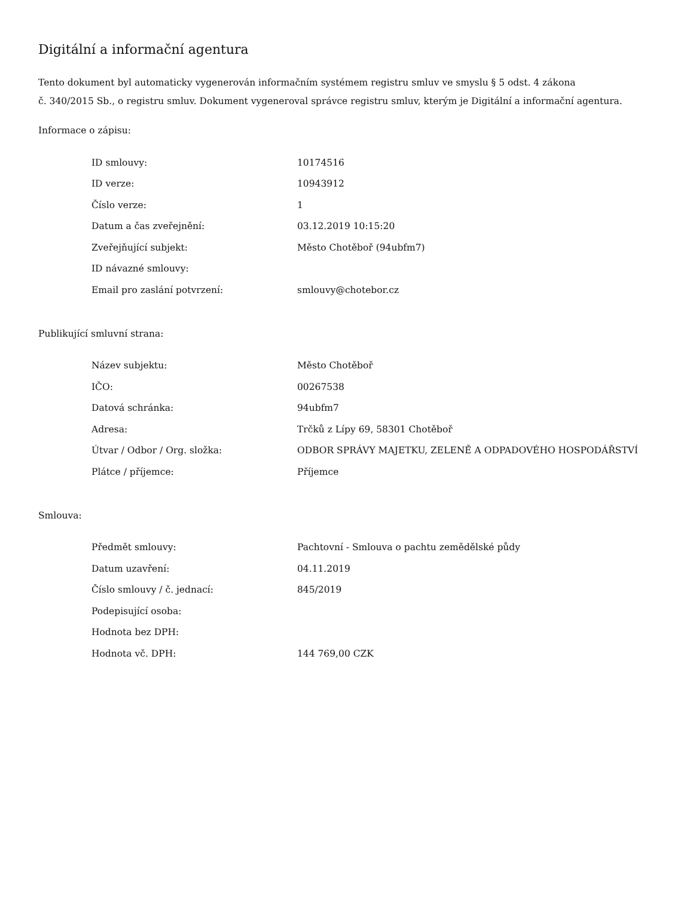Digitální a informační agentura
Tento dokument byl automaticky vygenerován informačním systémem registru smluv ve smyslu § 5 odst. 4 zákona
č. 340/2015 Sb., o registru smluv. Dokument vygeneroval správce registru smluv, kterým je Digitální a informační agentura.
Informace o zápisu:
| ID smlouvy: | 10174516 |
| ID verze: | 10943912 |
| Číslo verze: | 1 |
| Datum a čas zveřejnění: | 03.12.2019 10:15:20 |
| Zveřejňující subjekt: | Město Chotěboř (94ubfm7) |
| ID návazné smlouvy: | |
| Email pro zaslání potvrzení: | smlouvy@chotebor.cz |
Publikující smluvní strana:
| Název subjektu: | Město Chotěboř |
| IČO: | 00267538 |
| Datová schránka: | 94ubfm7 |
| Adresa: | Trčků z Lípy 69, 58301 Chotěboř |
| Útvar / Odbor / Org. složka: | ODBOR SPRÁVY MAJETKU, ZELENĚ A ODPADOVÉHO HOSPODÁŘSTVÍ |
| Plátce / příjemce: | Příjemce |
Smlouva:
| Předmět smlouvy: | Pachtovní - Smlouva o pachtu zemědělské půdy |
| Datum uzavření: | 04.11.2019 |
| Číslo smlouvy / č. jednací: | 845/2019 |
| Podepisující osoba: | |
| Hodnota bez DPH: | |
| Hodnota vč. DPH: | 144 769,00 CZK |